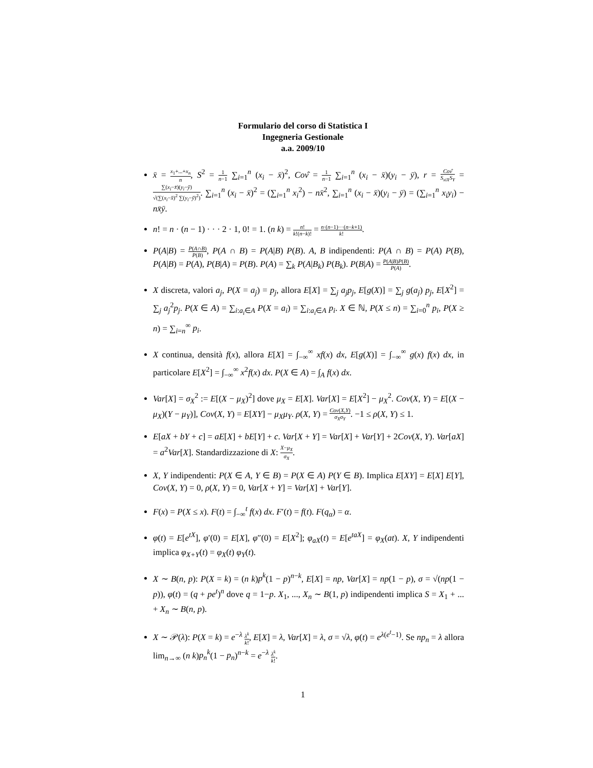Formulario del corso di Statistica I
Ingegneria Gestionale
a.a. 2009/10
x̄ = x<sub>1</sub>+...+x<sub>n</sub> n, S<sup>2</sup> = 1 n−1 ∑<sub>i=1</sub><sup>n</sup> (x<sub>i</sub> − x̄)<sup>2</sup>, Cov̂ = 1 n−1 ∑<sub>i=1</sub><sup>n</sup> (x<sub>i</sub> − x̄)(y<sub>i</sub> − ȳ), r = Cov̂ S<sub>xiX</sub>S<sub>Y</sub> = ∑(x<sub>i</sub>−x̄)(y<sub>i</sub>−ȳ) √(∑(x<sub>i</sub>−x̄)<sup>2</sup> ∑(y<sub>i</sub>−ȳ)<sup>2</sup>). ∑<sub>i=1</sub><sup>n</sup> (x<sub>i</sub> − x̄)<sup>2</sup> = (∑<sub>i=1</sub><sup>n</sup> x<sub>i</sub><sup>2</sup>) − nx̄<sup>2</sup>, ∑<sub>i=1</sub><sup>n</sup> (x<sub>i</sub> − x̄)(y<sub>i</sub> − ȳ) = (∑<sub>i=1</sub><sup>n</sup> x<sub>i</sub>y<sub>i</sub>) − nx̄ȳ.
n! = n · (n − 1) · · · 2 · 1, 0! = 1. (n k) = n! k!(n−k)! = n·(n−1)···(n−k+1) k!.
P(A|B) = P(A∩B) P(B), P(A ∩ B) = P(A|B) P(B). A, B indipendenti: P(A ∩ B) = P(A) P(B), P(A|B) = P(A), P(B|A) = P(B). P(A) = ∑<sub>k</sub> P(A|B<sub>k</sub>) P(B<sub>k</sub>). P(B|A) = P(A|B)P(B) P(A).
X discreta, valori a<sub>j</sub>, P(X = a<sub>j</sub>) = p<sub>j</sub>, allora E[X] = ∑<sub>j</sub> a<sub>j</sub>p<sub>j</sub>, E[g(X)] = ∑<sub>j</sub> g(a<sub>j</sub>) p<sub>j</sub>, E[X<sup>2</sup>] = ∑<sub>j</sub> a<sub>j</sub><sup>2</sup>p<sub>j</sub>. P(X ∈ A) = ∑<sub>i:a<sub>i</sub>∈A</sub> P(X = a<sub>i</sub>) = ∑<sub>i:a<sub>i</sub>∈A</sub> p<sub>i</sub>. X ∈ ℕ, P(X ≤ n) = ∑<sub>i=0</sub><sup>n</sup> p<sub>i</sub>, P(X ≥ n) = ∑<sub>i=n</sub><sup>∞</sup> p<sub>i</sub>.
X continua, densità f(x), allora E[X] = ∫<sub>−∞</sub><sup>∞</sup> xf(x) dx, E[g(X)] = ∫<sub>−∞</sub><sup>∞</sup> g(x) f(x) dx, in particolare E[X<sup>2</sup>] = ∫<sub>−∞</sub><sup>∞</sup> x<sup>2</sup>f(x) dx. P(X ∈ A) = ∫<sub>A</sub> f(x) dx.
Var[X] = σ<sub>X</sub><sup>2</sup> := E[(X − μ<sub>X</sub>)<sup>2</sup>] dove μ<sub>X</sub> = E[X]. Var[X] = E[X<sup>2</sup>] − μ<sub>X</sub><sup>2</sup>. Cov(X, Y) = E[(X − μ<sub>X</sub>)(Y − μ<sub>Y</sub>)], Cov(X, Y) = E[XY] − μ<sub>X</sub>μ<sub>Y</sub>. ρ(X, Y) = Cov(X,Y) σ<sub>X</sub>σ<sub>Y</sub>. −1 ≤ ρ(X, Y) ≤ 1.
E[aX + bY + c] = aE[X] + bE[Y] + c. Var[X + Y] = Var[X] + Var[Y] + 2Cov(X, Y). Var[aX] = a<sup>2</sup>Var[X]. Standardizzazione di X: X−μ<sub>X</sub> σ<sub>X</sub>.
X, Y indipendenti: P(X ∈ A, Y ∈ B) = P(X ∈ A) P(Y ∈ B). Implica E[XY] = E[X] E[Y], Cov(X, Y) = 0, ρ(X, Y) = 0, Var[X + Y] = Var[X] + Var[Y].
F(x) = P(X ≤ x). F(t) = ∫<sub>−∞</sub><sup>t</sup> f(x) dx. F′(t) = f(t). F(q<sub>α</sub>) = α.
φ(t) = E[e<sup>tX</sup>], φ′(0) = E[X], φ″(0) = E[X<sup>2</sup>]; φ<sub>aX</sub>(t) = E[e<sup>taX</sup>] = φ<sub>X</sub>(at). X, Y indipendenti implica φ<sub>X+Y</sub>(t) = φ<sub>X</sub>(t) φ<sub>Y</sub>(t).
X ∼ B(n, p): P(X = k) = (n k)p<sup>k</sup>(1 − p)<sup>n−k</sup>, E[X] = np, Var[X] = np(1 − p), σ = √(np(1 − p)), φ(t) = (q + pe<sup>t</sup>)<sup>n</sup> dove q = 1−p. X<sub>1</sub>, ..., X<sub>n</sub> ∼ B(1, p) indipendenti implica S = X<sub>1</sub> + ... + X<sub>n</sub> ∼ B(n, p).
X ∼ 𝒫(λ): P(X = k) = e<sup>−λ</sup> λ<sup>k</sup> k!, E[X] = λ, Var[X] = λ, σ = √λ, φ(t) = e<sup>λ(e<sup>t</sup>−1)</sup>. Se np<sub>n</sub> = λ allora lim<sub>n→∞</sub> (n k)p<sub>n</sub><sup>k</sup>(1 − p<sub>n</sub>)<sup>n−k</sup> = e<sup>−λ</sup> λ<sup>k</sup> k!.
1